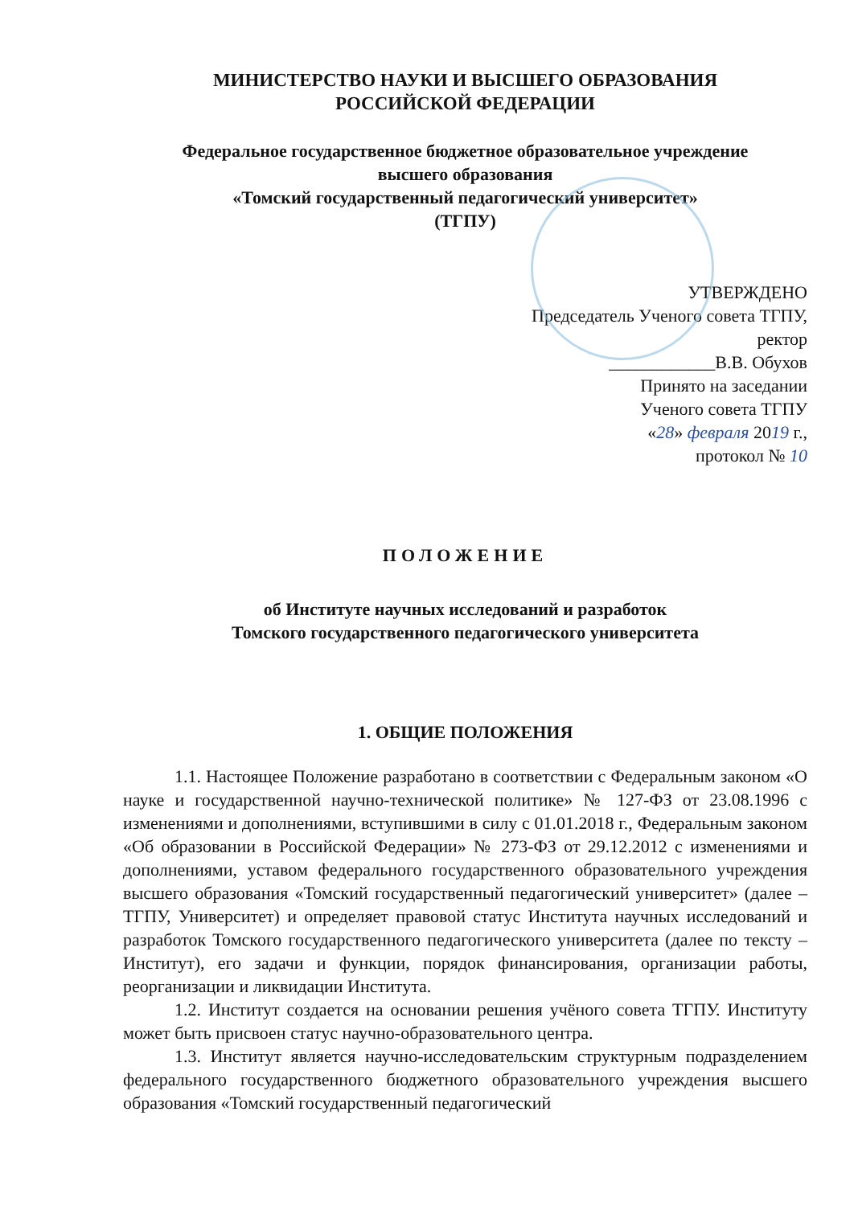МИНИСТЕРСТВО НАУКИ И ВЫСШЕГО ОБРАЗОВАНИЯ
РОССИЙСКОЙ ФЕДЕРАЦИИ
Федеральное государственное бюджетное образовательное учреждение
высшего образования
«Томский государственный педагогический университет»
(ТГПУ)
УТВЕРЖДЕНО
Председатель Ученого совета ТГПУ,
ректор
____________В.В. Обухов
Принято на заседании
Ученого совета ТГПУ
«28» февраля 2019 г.,
протокол № 10
ПОЛОЖЕНИЕ
об Институте научных исследований и разработок
Томского государственного педагогического университета
1. ОБЩИЕ ПОЛОЖЕНИЯ
1.1. Настоящее Положение разработано в соответствии с Федеральным законом «О науке и государственной научно-технической политике» № 127-ФЗ от 23.08.1996 с изменениями и дополнениями, вступившими в силу с 01.01.2018 г., Федеральным законом «Об образовании в Российской Федерации» № 273-ФЗ от 29.12.2012 с изменениями и дополнениями, уставом федерального государственного образовательного учреждения высшего образования «Томский государственный педагогический университет» (далее – ТГПУ, Университет) и определяет правовой статус Института научных исследований и разработок Томского государственного педагогического университета (далее по тексту –Институт), его задачи и функции, порядок финансирования, организации работы, реорганизации и ликвидации Института.
1.2. Институт создается на основании решения учёного совета ТГПУ. Институту может быть присвоен статус научно-образовательного центра.
1.3. Институт является научно-исследовательским структурным подразделением федерального государственного бюджетного образовательного учреждения высшего образования «Томский государственный педагогический